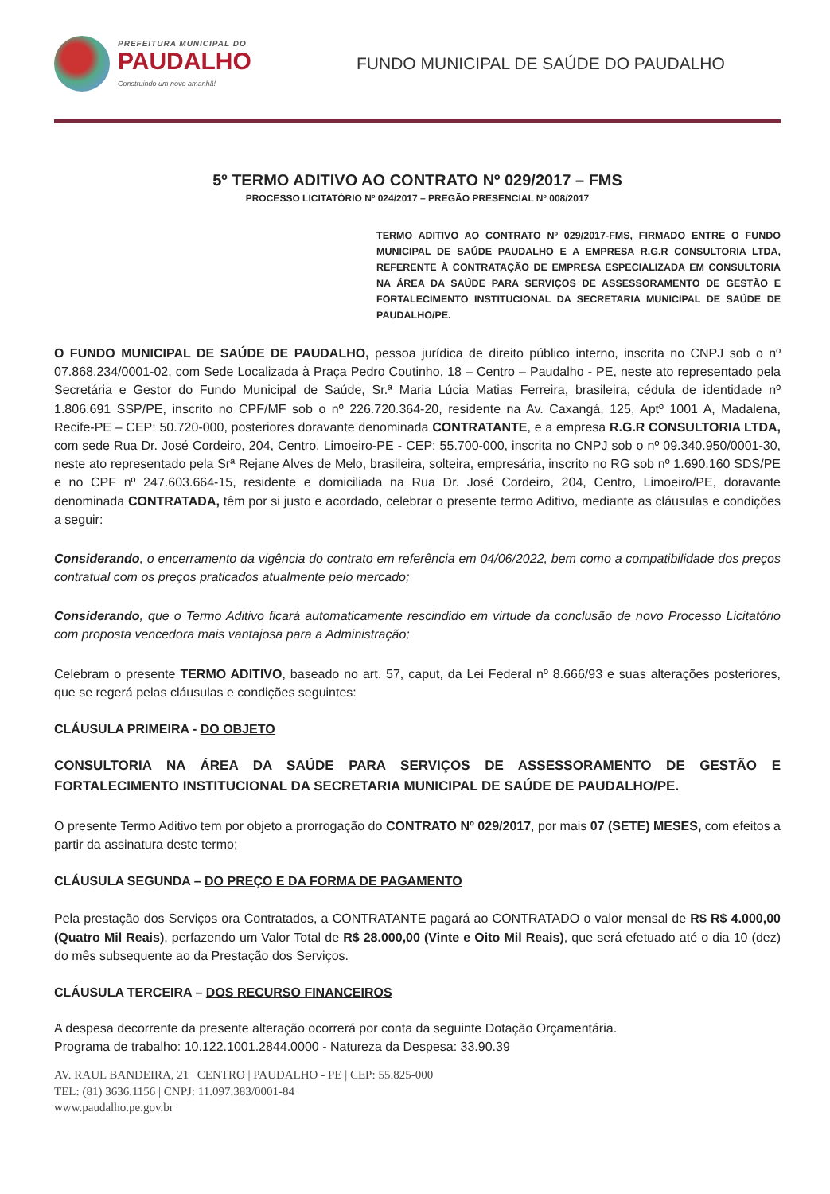PREFEITURA MUNICIPAL DO
PAUDALHO
Construindo um novo amanhã!
FUNDO MUNICIPAL DE SAÚDE DO PAUDALHO
5º TERMO ADITIVO AO CONTRATO Nº 029/2017 – FMS
PROCESSO LICITATÓRIO Nº 024/2017 – PREGÃO PRESENCIAL Nº 008/2017
TERMO ADITIVO AO CONTRATO Nº 029/2017-FMS, FIRMADO ENTRE O FUNDO MUNICIPAL DE SAÚDE PAUDALHO E A EMPRESA R.G.R CONSULTORIA LTDA, REFERENTE À CONTRATAÇÃO DE EMPRESA ESPECIALIZADA EM CONSULTORIA NA ÁREA DA SAÚDE PARA SERVIÇOS DE ASSESSORAMENTO DE GESTÃO E FORTALECIMENTO INSTITUCIONAL DA SECRETARIA MUNICIPAL DE SAÚDE DE PAUDALHO/PE.
O FUNDO MUNICIPAL DE SAÚDE DE PAUDALHO, pessoa jurídica de direito público interno, inscrita no CNPJ sob o nº 07.868.234/0001-02, com Sede Localizada à Praça Pedro Coutinho, 18 – Centro – Paudalho - PE, neste ato representado pela Secretária e Gestor do Fundo Municipal de Saúde, Sr.ª Maria Lúcia Matias Ferreira, brasileira, cédula de identidade nº 1.806.691 SSP/PE, inscrito no CPF/MF sob o nº 226.720.364-20, residente na Av. Caxangá, 125, Aptº 1001 A, Madalena, Recife-PE – CEP: 50.720-000, posteriores doravante denominada CONTRATANTE, e a empresa R.G.R CONSULTORIA LTDA, com sede Rua Dr. José Cordeiro, 204, Centro, Limoeiro-PE - CEP: 55.700-000, inscrita no CNPJ sob o nº 09.340.950/0001-30, neste ato representado pela Srª Rejane Alves de Melo, brasileira, solteira, empresária, inscrito no RG sob nº 1.690.160 SDS/PE e no CPF nº 247.603.664-15, residente e domiciliada na Rua Dr. José Cordeiro, 204, Centro, Limoeiro/PE, doravante denominada CONTRATADA, têm por si justo e acordado, celebrar o presente termo Aditivo, mediante as cláusulas e condições a seguir:
Considerando, o encerramento da vigência do contrato em referência em 04/06/2022, bem como a compatibilidade dos preços contratual com os preços praticados atualmente pelo mercado;
Considerando, que o Termo Aditivo ficará automaticamente rescindido em virtude da conclusão de novo Processo Licitatório com proposta vencedora mais vantajosa para a Administração;
Celebram o presente TERMO ADITIVO, baseado no art. 57, caput, da Lei Federal nº 8.666/93 e suas alterações posteriores, que se regerá pelas cláusulas e condições seguintes:
CLÁUSULA PRIMEIRA - DO OBJETO
CONSULTORIA NA ÁREA DA SAÚDE PARA SERVIÇOS DE ASSESSORAMENTO DE GESTÃO E FORTALECIMENTO INSTITUCIONAL DA SECRETARIA MUNICIPAL DE SAÚDE DE PAUDALHO/PE.
O presente Termo Aditivo tem por objeto a prorrogação do CONTRATO Nº 029/2017, por mais 07 (SETE) MESES, com efeitos a partir da assinatura deste termo;
CLÁUSULA SEGUNDA – DO PREÇO E DA FORMA DE PAGAMENTO
Pela prestação dos Serviços ora Contratados, a CONTRATANTE pagará ao CONTRATADO o valor mensal de R$ R$ 4.000,00 (Quatro Mil Reais), perfazendo um Valor Total de R$ 28.000,00 (Vinte e Oito Mil Reais), que será efetuado até o dia 10 (dez) do mês subsequente ao da Prestação dos Serviços.
CLÁUSULA TERCEIRA – DOS RECURSO FINANCEIROS
A despesa decorrente da presente alteração ocorrerá por conta da seguinte Dotação Orçamentária.
Programa de trabalho: 10.122.1001.2844.0000 - Natureza da Despesa: 33.90.39
AV. RAUL BANDEIRA, 21 | CENTRO | PAUDALHO - PE | CEP: 55.825-000
TEL: (81) 3636.1156 | CNPJ: 11.097.383/0001-84
www.paudalho.pe.gov.br